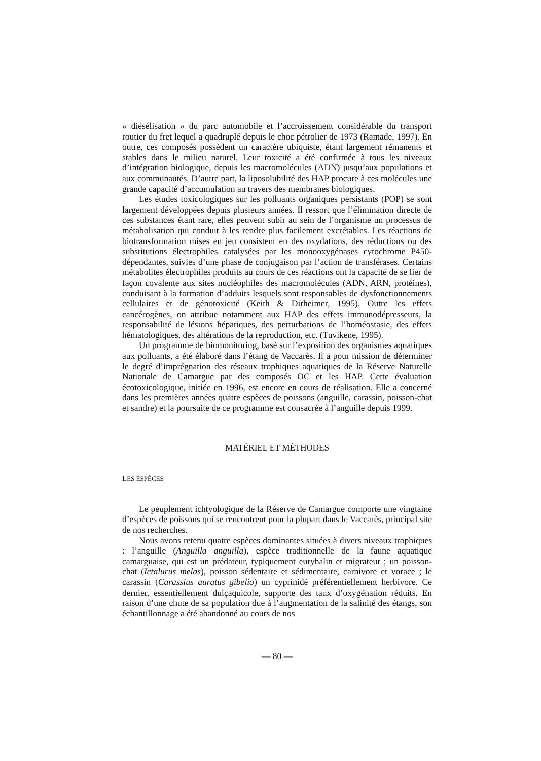« diésélisation » du parc automobile et l’accroissement considérable du transport routier du fret lequel a quadruplé depuis le choc pétrolier de 1973 (Ramade, 1997). En outre, ces composés possèdent un caractère ubiquiste, étant largement rémanents et stables dans le milieu naturel. Leur toxicité a été confirmée à tous les niveaux d’intégration biologique, depuis les macromolécules (ADN) jusqu’aux populations et aux communautés. D’autre part, la liposolubilité des HAP procure à ces molécules une grande capacité d’accumulation au travers des membranes biologiques.
Les études toxicologiques sur les polluants organiques persistants (POP) se sont largement développées depuis plusieurs années. Il ressort que l’élimination directe de ces substances étant rare, elles peuvent subir au sein de l’organisme un processus de métabolisation qui conduit à les rendre plus facilement excrétables. Les réactions de biotransformation mises en jeu consistent en des oxydations, des réductions ou des substitutions électrophiles catalysées par les monooxygénases cytochrome P450-dépendantes, suivies d’une phase de conjugaison par l’action de transférases. Certains métabolites électrophiles produits au cours de ces réactions ont la capacité de se lier de façon covalente aux sites nucléophiles des macromolécules (ADN, ARN, protéines), conduisant à la formation d’adduits lesquels sont responsables de dysfonctionnements cellulaires et de génotoxicité (Keith & Dirheimer, 1995). Outre les effets cancérogènes, on attribue notamment aux HAP des effets immunodépresseurs, la responsabilité de lésions hépatiques, des perturbations de l’homéostasie, des effets hématologiques, des altérations de la reproduction, etc. (Tuvikene, 1995).
Un programme de biomonitoring, basé sur l’exposition des organismes aquatiques aux polluants, a été élaboré dans l’étang de Vaccarès. Il a pour mission de déterminer le degré d’imprégnation des réseaux trophiques aquatiques de la Réserve Naturelle Nationale de Camargue par des composés OC et les HAP. Cette évaluation écotoxicologique, initiée en 1996, est encore en cours de réalisation. Elle a concerné dans les premières années quatre espèces de poissons (anguille, carassin, poisson-chat et sandre) et la poursuite de ce programme est consacrée à l’anguille depuis 1999.
MATÉRIEL ET MÉTHODES
LES ESPÈCES
Le peuplement ichtyologique de la Réserve de Camargue comporte une vingtaine d’espèces de poissons qui se rencontrent pour la plupart dans le Vaccarès, principal site de nos recherches.
Nous avons retenu quatre espèces dominantes situées à divers niveaux trophiques : l’anguille (Anguilla anguilla), espèce traditionnelle de la faune aquatique camarguaise, qui est un prédateur, typiquement euryhalin et migrateur ; un poisson-chat (Ictalurus melas), poisson sédentaire et sédimentaire, carnivore et vorace ; le carassin (Carassius auratus gibelio) un cyprinidé préférentiellement herbivore. Ce dernier, essentiellement dulçaquicole, supporte des taux d’oxygénation réduits. En raison d’une chute de sa population due à l’augmentation de la salinité des étangs, son échantillonnage a été abandonné au cours de nos
— 80 —